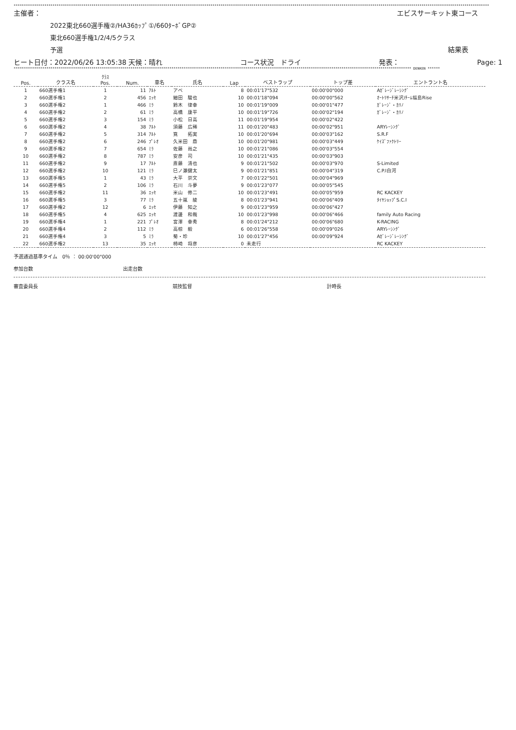****************************************************************************************************************************************************************************************************************************************
主催者： エビスサーキット東コース
2022東北660選手権②/HA36ｶｯﾌﾟ①/660ﾀｰﾎﾞGP②
東北660選手権1/2/4/5クラス
予選 結果表
ヒート日付：2022/06/26 13:05:38 天候：晴れ コース状況　ドライ 発表： Page: 1
************************************************************************************************************************************************************************************************** DENKEN ******
| Pos. | クラス名 | ｸﾗｽ Pos. | Num. | 車名 | 氏名 | Lap | ベストラップ | トップ差 | エントラント名 |
| --- | --- | --- | --- | --- | --- | --- | --- | --- | --- |
| 1 | 660選手権1 | 1 | 11 | ｱﾙﾄ | アベ | 8 | 00:01'17"532 | 00:00'00"000 | Aｶﾞﾚｰｼﾞﾚｰｼﾝｸﾞ |
| 2 | 660選手権1 | 2 | 456 | ｴｯｾ | 細田 駿也 | 10 | 00:01'18"094 | 00:00'00"562 | ｵｰﾄﾘｻｰﾁ米沢/ﾁｰﾑ福島Rise |
| 3 | 660選手権2 | 1 | 466 | ﾐﾗ | 鈴木 律幸 | 10 | 00:01'19"009 | 00:00'01"477 | ｶﾞﾚｰｼﾞ・ｶﾘﾉ |
| 4 | 660選手権2 | 2 | 61 | ﾐﾗ | 高橋 康平 | 10 | 00:01'19"726 | 00:00'02"194 | ｶﾞﾚｰｼﾞ・ｶﾘﾉ |
| 5 | 660選手権2 | 3 | 154 | ﾐﾗ | 小松 日高 | 11 | 00:01'19"954 | 00:00'02"422 | |
| 6 | 660選手権2 | 4 | 38 | ｱﾙﾄ | 須藤 広稀 | 11 | 00:01'20"483 | 00:00'02"951 | ARYﾚｰｼﾝｸﾞ |
| 7 | 660選手権2 | 5 | 314 | ｱﾙﾄ | 筧 拓実 | 10 | 00:01'20"694 | 00:00'03"162 | S.R.F |
| 8 | 660選手権2 | 6 | 246 | ﾌﾟﾚｵ | 久米田 鼎 | 10 | 00:01'20"981 | 00:00'03"449 | ｹｲｽﾞﾌｧｸﾄﾘｰ |
| 9 | 660選手権2 | 7 | 654 | ﾐﾗ | 佐藤 尚之 | 10 | 00:01'21"086 | 00:00'03"554 | |
| 10 | 660選手権2 | 8 | 787 | ﾐﾗ | 安彦 司 | 10 | 00:01'21"435 | 00:00'03"903 | |
| 11 | 660選手権2 | 9 | 17 | ｱﾙﾄ | 斎藤 清也 | 9 | 00:01'21"502 | 00:00'03"970 | S-Limited |
| 12 | 660選手権2 | 10 | 121 | ﾐﾗ | 巳ノ瀬健太 | 9 | 00:01'21"851 | 00:00'04"319 | C.P.I白河 |
| 13 | 660選手権5 | 1 | 43 | ﾐﾗ | 大平 崇文 | 7 | 00:01'22"501 | 00:00'04"969 | |
| 14 | 660選手権5 | 2 | 106 | ﾐﾗ | 石川 斗夢 | 9 | 00:01'23"077 | 00:00'05"545 | |
| 15 | 660選手権2 | 11 | 36 | ｴｯｾ | 米山 修二 | 10 | 00:01'23"491 | 00:00'05"959 | RC KACKEY |
| 16 | 660選手権5 | 3 | 77 | ﾐﾗ | 五十嵐 綾 | 8 | 00:01'23"941 | 00:00'06"409 | ﾀｲﾔｼｮｯﾌﾟS.C.I |
| 17 | 660選手権2 | 12 | 6 | ｴｯｾ | 伊藤 知之 | 9 | 00:01'23"959 | 00:00'06"427 | |
| 18 | 660選手権5 | 4 | 625 | ｴｯｾ | 渡邊 和哉 | 10 | 00:01'23"998 | 00:00'06"466 | family Auto Racing |
| 19 | 660選手権4 | 1 | 221 | ﾌﾟﾚｵ | 宮澤 幸秀 | 8 | 00:01'24"212 | 00:00'06"680 | K-RACING |
| 20 | 660選手権4 | 2 | 112 | ﾐﾗ | 高椋 毅 | 6 | 00:01'26"558 | 00:00'09"026 | ARYﾚｰｼﾝｸﾞ |
| 21 | 660選手権4 | 3 | 5 | ﾐﾗ | 菊・珍 | 10 | 00:01'27"456 | 00:00'09"924 | Aｶﾞﾚｰｼﾞﾚｰｼﾝｸﾞ |
| 22 | 660選手権2 | 13 | 35 | ｴｯｾ | 柿崎 将彦 | 0 | 未走行 | | RC KACKEY |
予選通過基準タイム　0％ ： 00:00'00"000
参加台数 出走台数
審査委員長 競技監督 計時長